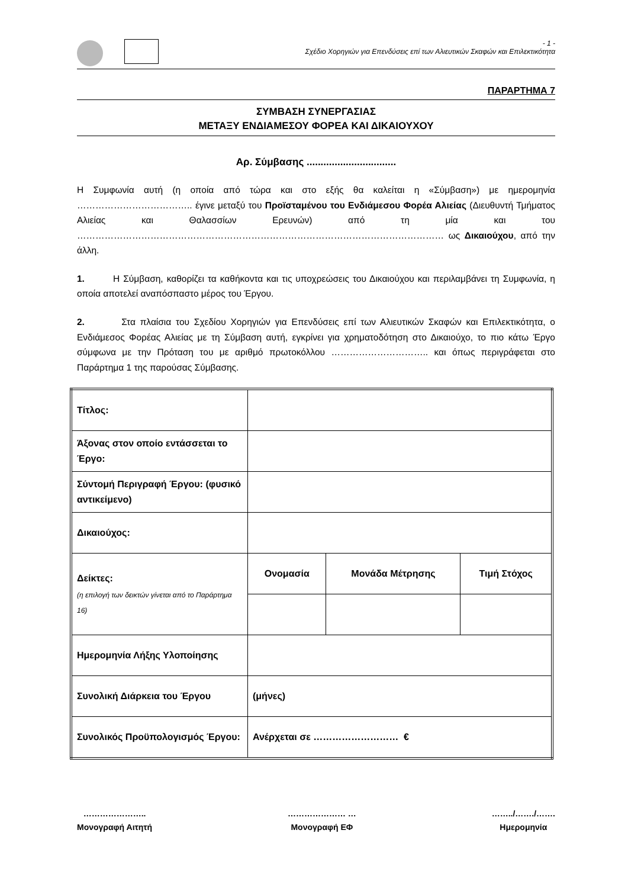- 1 -
Σχέδιο Χορηγιών για Επενδύσεις επί των Αλιευτικών Σκαφών και Επιλεκτικότητα
ΠΑΡΑΡΤΗΜΑ 7
ΣΥΜΒΑΣΗ ΣΥΝΕΡΓΑΣΙΑΣ
ΜΕΤΑΞΥ ΕΝΔΙΑΜΕΣΟΥ ΦΟΡΕΑ ΚΑΙ ΔΙΚΑΙΟΥΧΟΥ
Αρ. Σύμβασης ................................
Η Συμφωνία αυτή (η οποία από τώρα και στο εξής θα καλείται η «Σύμβαση») με ημερομηνία ……………………………….. έγινε μεταξύ του Προϊσταμένου του Ενδιάμεσου Φορέα Αλιείας (Διευθυντή Τμήματος Αλιείας και Θαλασσίων Ερευνών) από τη μία και του ………………………………………………………………………………………………………… ως Δικαιούχου, από την άλλη.
1. Η Σύμβαση, καθορίζει τα καθήκοντα και τις υποχρεώσεις του Δικαιούχου και περιλαμβάνει τη Συμφωνία, η οποία αποτελεί αναπόσπαστο μέρος του Έργου.
2. Στα πλαίσια του Σχεδίου Χορηγιών για Επενδύσεις επί των Αλιευτικών Σκαφών και Επιλεκτικότητα, ο Ενδιάμεσος Φορέας Αλιείας με τη Σύμβαση αυτή, εγκρίνει για χρηματοδότηση στο Δικαιούχο, το πιο κάτω Έργο σύμφωνα με την Πρόταση του με αριθμό πρωτοκόλλου ………………………….. και όπως περιγράφεται στο Παράρτημα 1 της παρούσας Σύμβασης.
| Τίτλος: | | | |
| Άξονας στον οποίο εντάσσεται το Έργο: | | | |
| Σύντομή Περιγραφή Έργου: (φυσικό αντικείμενο) | | | |
| Δικαιούχος: | | | |
| Δείκτες: (η επιλογή των δεικτών γίνεται από το Παράρτημα 16) | Ονομασία | Μονάδα Μέτρησης | Τιμή Στόχος |
| Ημερομηνία Λήξης Υλοποίησης | | | |
| Συνολική Διάρκεια του Έργου | (μήνες) | | |
| Συνολικός Προϋπολογισμός Έργου: | Ανέρχεται σε ……………………… € | | |
…………………..
Μονογραφή Αιτητή
………………… …
Μονογραφή ΕΦ
……../……./…….
Ημερομηνία